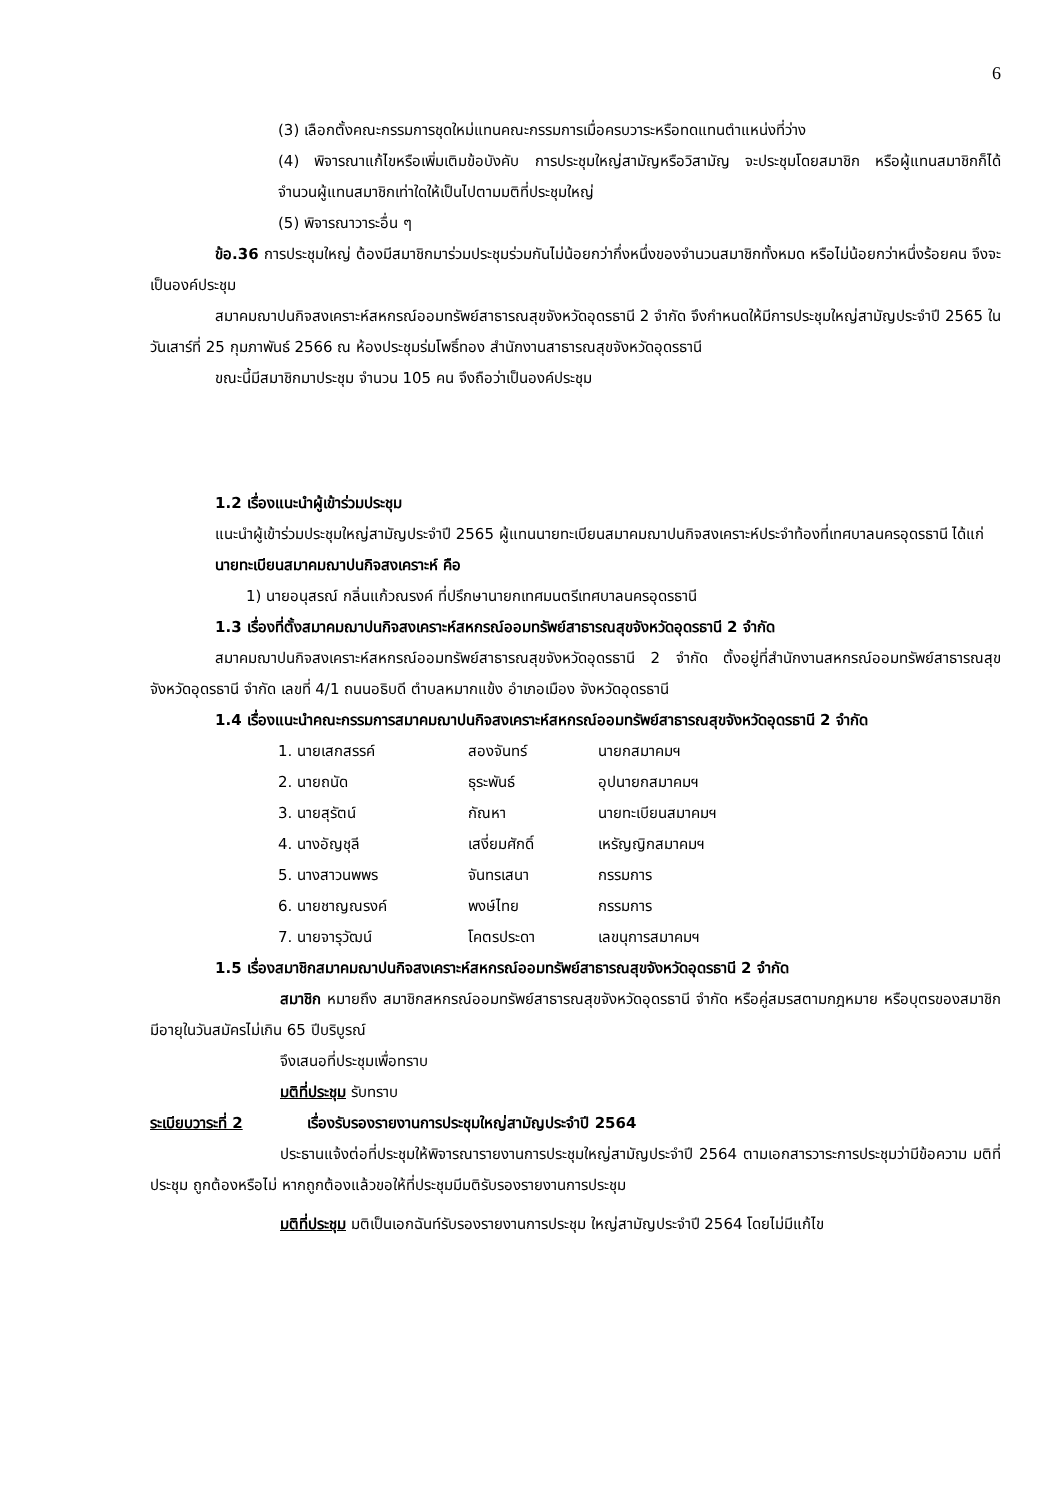6
(3) เลือกตั้งคณะกรรมการชุดใหม่แทนคณะกรรมการเมื่อครบวาระหรือทดแทนตำแหน่งที่ว่าง
(4) พิจารณาแก้ไขหรือเพิ่มเติมข้อบังคับ การประชุมใหญ่สามัญหรือวิสามัญ จะประชุมโดยสมาชิก หรือผู้แทนสมาชิกก็ได้ จำนวนผู้แทนสมาชิกเท่าใดให้เป็นไปตามมติที่ประชุมใหญ่
(5) พิจารณาวาระอื่น ๆ
ข้อ.36 การประชุมใหญ่ ต้องมีสมาชิกมาร่วมประชุมร่วมกันไม่น้อยกว่ากึ่งหนึ่งของจำนวนสมาชิกทั้งหมด หรือไม่น้อยกว่าหนึ่งร้อยคน จึงจะเป็นองค์ประชุม
สมาคมฌาปนกิจสงเคราะห์สหกรณ์ออมทรัพย์สาธารณสุขจังหวัดอุดรธานี 2 จำกัด จึงกำหนดให้มีการประชุมใหญ่สามัญประจำปี 2565 ในวันเสาร์ที่ 25 กุมภาพันธ์ 2566 ณ ห้องประชุมร่มโพธิ์ทอง สำนักงานสาธารณสุขจังหวัดอุดรธานี
ขณะนี้มีสมาชิกมาประชุม จำนวน 105 คน จึงถือว่าเป็นองค์ประชุม
1.2 เรื่องแนะนำผู้เข้าร่วมประชุม
แนะนำผู้เข้าร่วมประชุมใหญ่สามัญประจำปี 2565 ผู้แทนนายทะเบียนสมาคมฌาปนกิจสงเคราะห์ประจำท้องที่เทศบาลนครอุดรธานี ได้แก่
นายทะเบียนสมาคมฌาปนกิจสงเคราะห์ คือ
1) นายอนุสรณ์ กลิ่นแก้วณรงค์ ที่ปรึกษานายกเทศมนตรีเทศบาลนครอุดรธานี
1.3 เรื่องที่ตั้งสมาคมฌาปนกิจสงเคราะห์สหกรณ์ออมทรัพย์สาธารณสุขจังหวัดอุดรธานี 2 จำกัด
สมาคมฌาปนกิจสงเคราะห์สหกรณ์ออมทรัพย์สาธารณสุขจังหวัดอุดรธานี 2 จำกัด ตั้งอยู่ที่สำนักงานสหกรณ์ออมทรัพย์สาธารณสุขจังหวัดอุดรธานี จำกัด เลขที่ 4/1 ถนนอธิบดี ตำบลหมากแข้ง อำเภอเมือง จังหวัดอุดรธานี
1.4 เรื่องแนะนำคณะกรรมการสมาคมฌาปนกิจสงเคราะห์สหกรณ์ออมทรัพย์สาธารณสุขจังหวัดอุดรธานี 2 จำกัด
| 1. นายเสกสรรค์ | สองจันทร์ | นายกสมาคมฯ |
| 2. นายถนัด | ธุระพันธ์ | อุปนายกสมาคมฯ |
| 3. นายสุรัตน์ | กัณหา | นายทะเบียนสมาคมฯ |
| 4. นางอัญชุลี | เสงี่ยมศักดิ์ | เหรัญญิกสมาคมฯ |
| 5. นางสาวนพพร | จันทรเสนา | กรรมการ |
| 6. นายชาญณรงค์ | พงษ์ไทย | กรรมการ |
| 7. นายจารุวัฒน์ | โคตรประดา | เลขนุการสมาคมฯ |
1.5 เรื่องสมาชิกสมาคมฌาปนกิจสงเคราะห์สหกรณ์ออมทรัพย์สาธารณสุขจังหวัดอุดรธานี 2 จำกัด
สมาชิก หมายถึง สมาชิกสหกรณ์ออมทรัพย์สาธารณสุขจังหวัดอุดรธานี จำกัด หรือคู่สมรสตามกฎหมาย หรือบุตรของสมาชิก มีอายุในวันสมัครไม่เกิน 65 ปีบริบูรณ์
จึงเสนอที่ประชุมเพื่อทราบ
มติที่ประชุม รับทราบ
ระเบียบวาระที่ 2 เรื่องรับรองรายงานการประชุมใหญ่สามัญประจำปี 2564
ประธานแจ้งต่อที่ประชุมให้พิจารณารายงานการประชุมใหญ่สามัญประจำปี 2564 ตามเอกสารวาระการประชุมว่ามีข้อความ มติที่ประชุม ถูกต้องหรือไม่ หากถูกต้องแล้วขอให้ที่ประชุมมีมติรับรองรายงานการประชุม
มติที่ประชุม มติเป็นเอกฉันท์รับรองรายงานการประชุม ใหญ่สามัญประจำปี 2564 โดยไม่มีแก้ไข